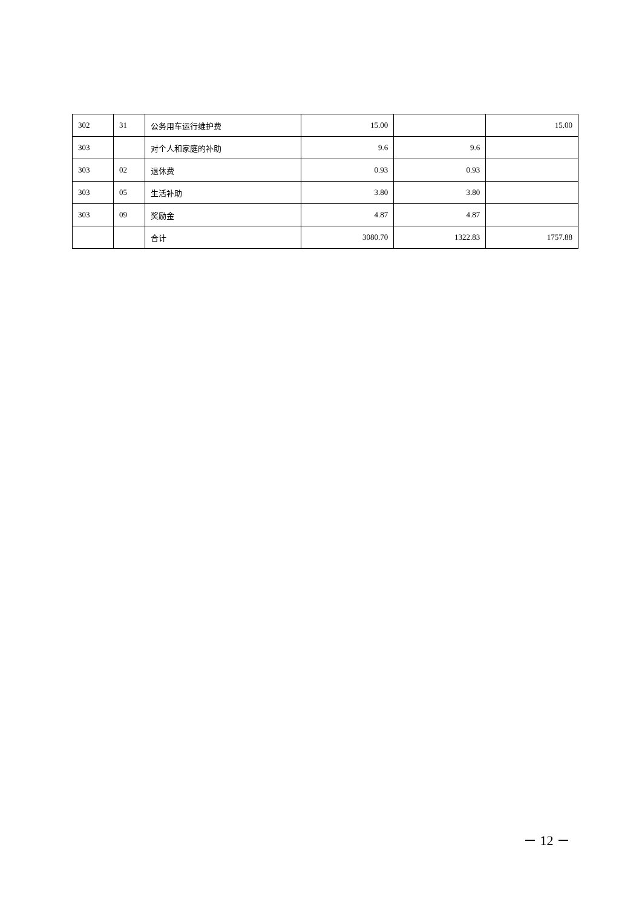| 302 | 31 | 公务用车运行维护费 | 15.00 | | 15.00 |
| 303 | | 对个人和家庭的补助 | 9.6 | 9.6 | |
| 303 | 02 | 退休费 | 0.93 | 0.93 | |
| 303 | 05 | 生活补助 | 3.80 | 3.80 | |
| 303 | 09 | 奖励金 | 4.87 | 4.87 | |
| | | 合计 | 3080.70 | 1322.83 | 1757.88 |
－ 12 －